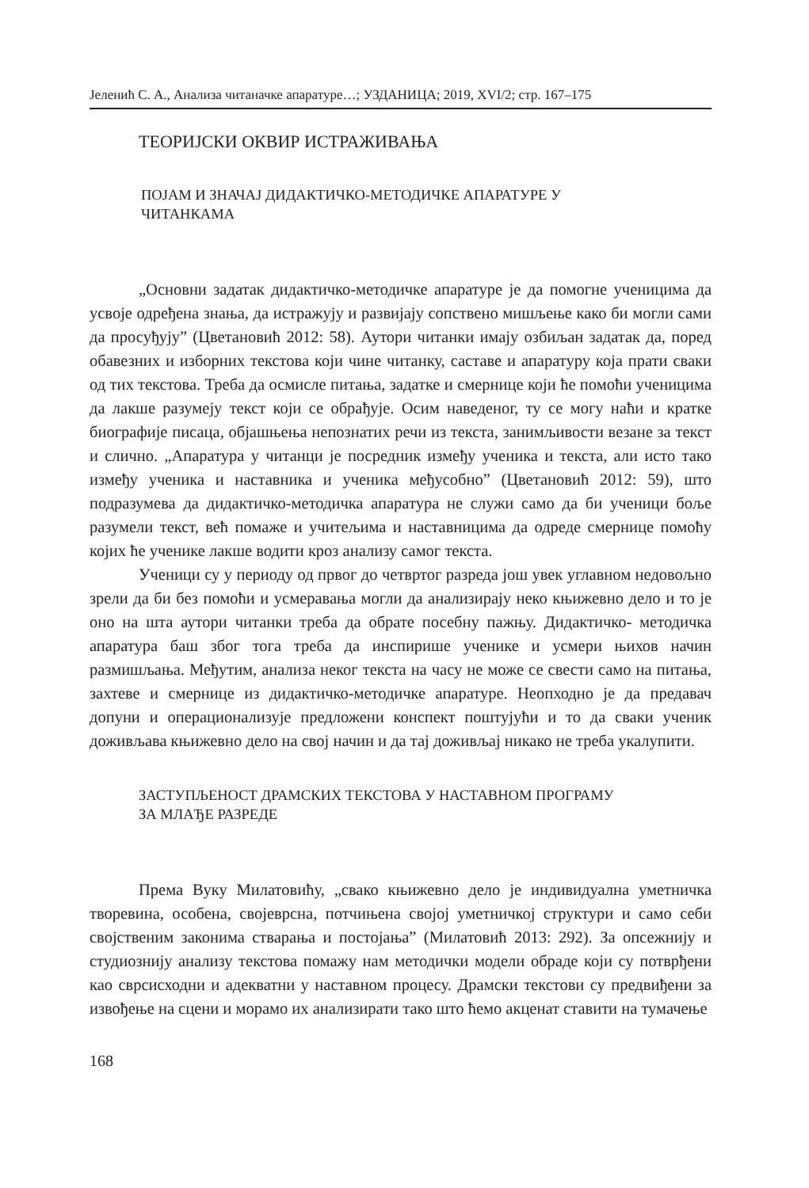Јеленић С. А., Анализа читаначке апаратуре…; УЗДАНИЦА; 2019, XVI/2; стр. 167–175
ТЕОРИЈСКИ ОКВИР ИСТРАЖИВАЊА
ПОЈАМ И ЗНАЧАЈ ДИДАКТИЧКО-МЕТОДИЧКЕ АПАРАТУРЕ У
ЧИТАНКАМА
„Основни задатак дидактичко-методичке апаратуре је да помогне ученицима да усвоје одређена знања, да истражују и развијају сопствено мишљење како би могли сами да просуђују” (Цветановић 2012: 58). Аутори читанки имају озбиљан задатак да, поред обавезних и изборних текстова који чине читанку, саставе и апаратуру која прати сваки од тих текстова. Треба да осмисле питања, задатке и смернице који ће помоћи ученицима да лакше разумеју текст који се обрађује. Осим наведеног, ту се могу наћи и кратке биографије писаца, објашњења непознатих речи из текста, занимљивости везане за текст и слично. „Апаратура у читанци је посредник између ученика и текста, али исто тако између ученика и наставника и ученика међусобно” (Цветановић 2012: 59), што подразумева да дидактичко-методичка апаратура не служи само да би ученици боље разумели текст, већ помаже и учитељима и наставницима да одреде смернице помоћу којих ће ученике лакше водити кроз анализу самог текста.
Ученици су у периоду од првог до четвртог разреда још увек углавном недовољно зрели да би без помоћи и усмеравања могли да анализирају неко књижевно дело и то је оно на шта аутори читанки треба да обрате посебну пажњу. Дидактичко- методичка апаратура баш због тога треба да инспирише ученике и усмери њихов начин размишљања. Међутим, анализа неког текста на часу не може се свести само на питања, захтеве и смернице из дидактичко-методичке апаратуре. Неопходно је да предавач допуни и операционализује предложени конспект поштујући и то да сваки ученик доживљава књижевно дело на свој начин и да тај доживљај никако не треба укалупити.
ЗАСТУПЉЕНОСТ ДРАМСКИХ ТЕКСТОВА У НАСТАВНОМ ПРОГРАМУ
ЗА МЛАЂЕ РАЗРЕДЕ
Према Вуку Милатовићу, „свако књижевно дело је индивидуална уметничка творевина, особена, својеврсна, потчињена својој уметничкој структури и само себи својственим законима стварања и постојања” (Милатовић 2013: 292). За опсежнију и студиознију анализу текстова помажу нам методички модели обраде који су потврђени као сврсисходни и адекватни у наставном процесу. Драмски текстови су предвиђени за извођење на сцени и морамо их анализирати тако што ћемо акценат ставити на тумачење
168